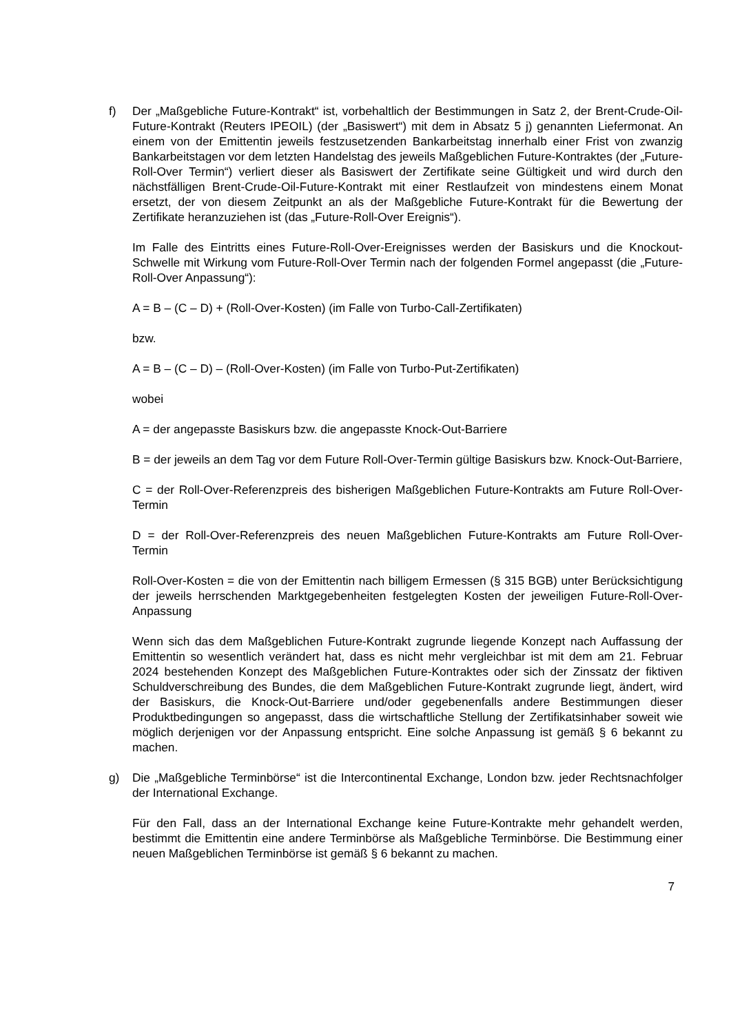f) Der „Maßgebliche Future-Kontrakt“ ist, vorbehaltlich der Bestimmungen in Satz 2, der Brent-Crude-Oil-Future-Kontrakt (Reuters IPEOIL) (der „Basiswert“) mit dem in Absatz 5 j) genannten Liefermonat. An einem von der Emittentin jeweils festzusetzenden Bankarbeitstag innerhalb einer Frist von zwanzig Bankarbeitstagen vor dem letzten Handelstag des jeweils Maßgeblichen Future-Kontraktes (der „Future-Roll-Over Termin“) verliert dieser als Basiswert der Zertifikate seine Gültigkeit und wird durch den nächstfälligen Brent-Crude-Oil-Future-Kontrakt mit einer Restlaufzeit von mindestens einem Monat ersetzt, der von diesem Zeitpunkt an als der Maßgebliche Future-Kontrakt für die Bewertung der Zertifikate heranzuziehen ist (das „Future-Roll-Over Ereignis“).
Im Falle des Eintritts eines Future-Roll-Over-Ereignisses werden der Basiskurs und die Knockout-Schwelle mit Wirkung vom Future-Roll-Over Termin nach der folgenden Formel angepasst (die „Future-Roll-Over Anpassung“):
A = B – (C – D) + (Roll-Over-Kosten) (im Falle von Turbo-Call-Zertifikaten)
bzw.
A = B – (C – D) – (Roll-Over-Kosten) (im Falle von Turbo-Put-Zertifikaten)
wobei
A = der angepasste Basiskurs bzw. die angepasste Knock-Out-Barriere
B = der jeweils an dem Tag vor dem Future Roll-Over-Termin gültige Basiskurs bzw. Knock-Out-Barriere,
C = der Roll-Over-Referenzpreis des bisherigen Maßgeblichen Future-Kontrakts am Future Roll-Over-Termin
D = der Roll-Over-Referenzpreis des neuen Maßgeblichen Future-Kontrakts am Future Roll-Over-Termin
Roll-Over-Kosten = die von der Emittentin nach billigem Ermessen (§ 315 BGB) unter Berücksichtigung der jeweils herrschenden Marktgegebenheiten festgelegten Kosten der jeweiligen Future-Roll-Over-Anpassung
Wenn sich das dem Maßgeblichen Future-Kontrakt zugrunde liegende Konzept nach Auffassung der Emittentin so wesentlich verändert hat, dass es nicht mehr vergleichbar ist mit dem am 21. Februar 2024 bestehenden Konzept des Maßgeblichen Future-Kontraktes oder sich der Zinssatz der fiktiven Schuldverschreibung des Bundes, die dem Maßgeblichen Future-Kontrakt zugrunde liegt, ändert, wird der Basiskurs, die Knock-Out-Barriere und/oder gegebenenfalls andere Bestimmungen dieser Produktbedingungen so angepasst, dass die wirtschaftliche Stellung der Zertifikatsinhaber soweit wie möglich derjenigen vor der Anpassung entspricht. Eine solche Anpassung ist gemäß § 6 bekannt zu machen.
g) Die „Maßgebliche Terminbörse“ ist die Intercontinental Exchange, London bzw. jeder Rechtsnachfolger der International Exchange.
Für den Fall, dass an der International Exchange keine Future-Kontrakte mehr gehandelt werden, bestimmt die Emittentin eine andere Terminbörse als Maßgebliche Terminbörse. Die Bestimmung einer neuen Maßgeblichen Terminbörse ist gemäß § 6 bekannt zu machen.
7